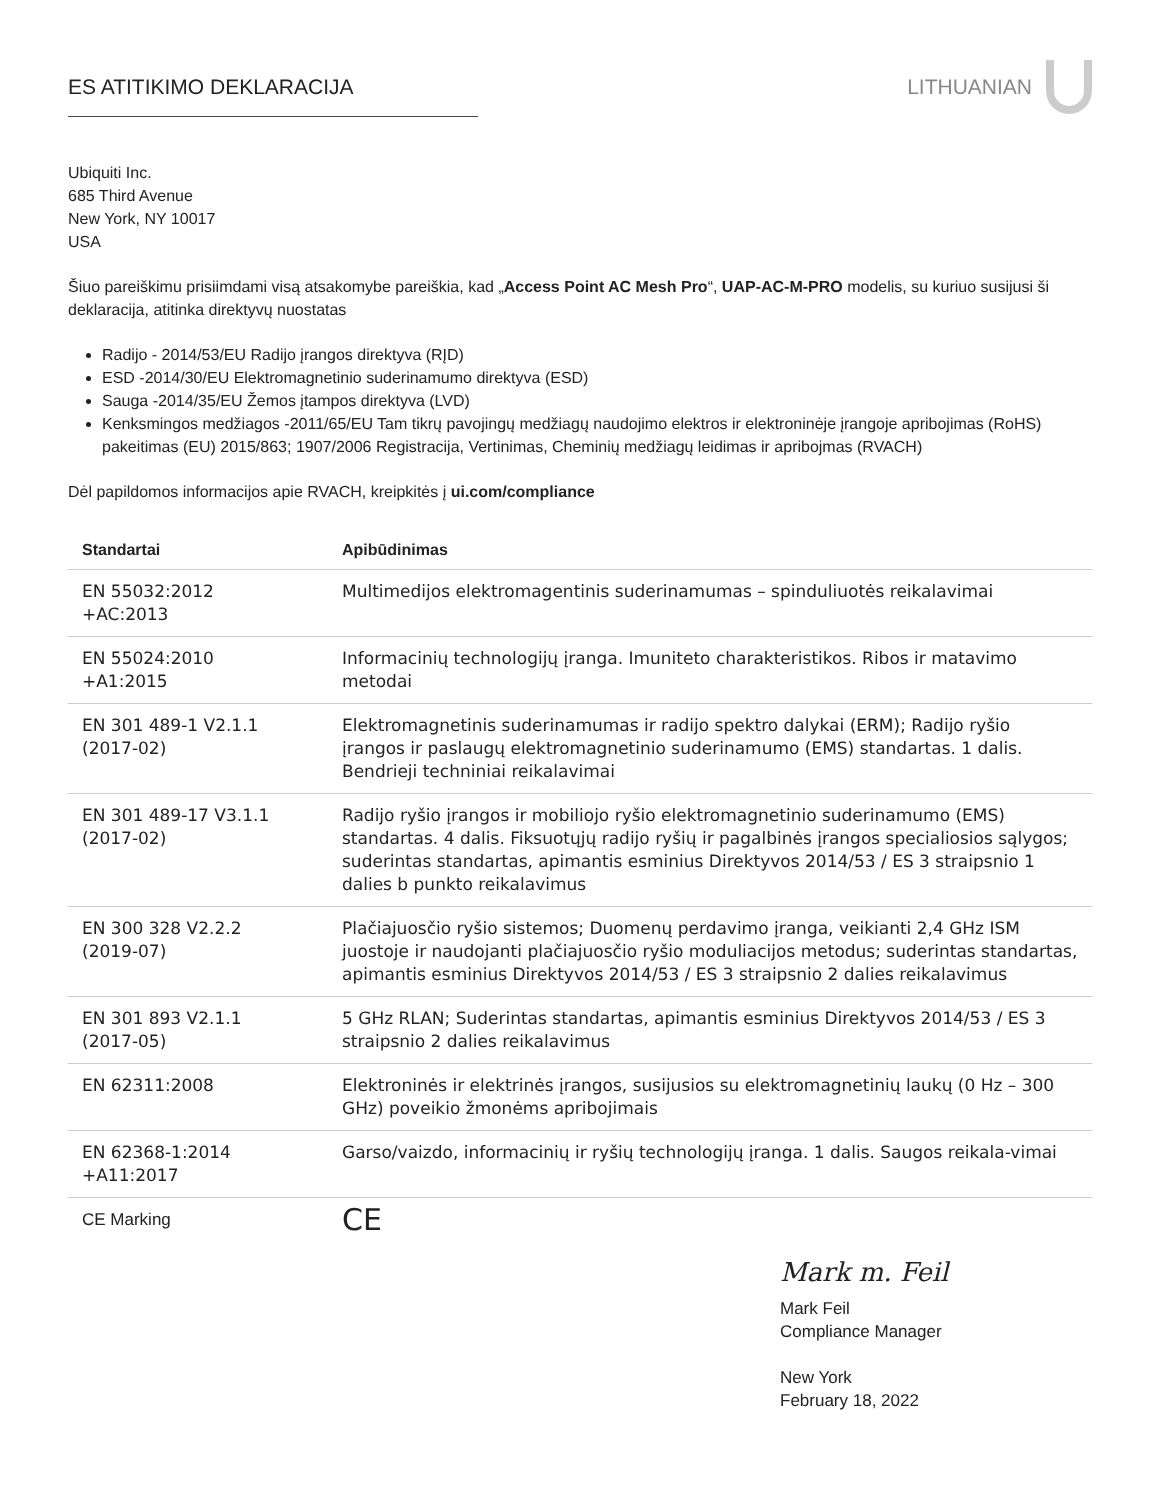ES ATITIKIMO DEKLARACIJA LITHUANIAN
Ubiquiti Inc.
685 Third Avenue
New York, NY 10017
USA
Šiuo pareiškimu prisiimdami visą atsakomybe pareiškia, kad „Access Point AC Mesh Pro“, UAP-AC-M-PRO modelis, su kuriuo susijusi ši deklaracija, atitinka direktyvų nuostatas
Radijo - 2014/53/EU Radijo įrangos direktyva (RĮD)
ESD -2014/30/EU Elektromagnetinio suderinamumo direktyva (ESD)
Sauga -2014/35/EU Žemos įtampos direktyva (LVD)
Kenksmingos medžiagos -2011/65/EU Tam tikrų pavojingų medžiagų naudojimo elektros ir elektroninėje įrangoje apribojimas (RoHS) pakeitimas (EU) 2015/863; 1907/2006 Registracija, Vertinimas, Cheminių medžiagų leidimas ir apribojmas (RVACH)
Dėl papildomos informacijos apie RVACH, kreipkitės į ui.com/compliance
| Standartai | Apibūdinimas |
| --- | --- |
| EN 55032:2012 +AC:2013 | Multimedijos elektromagentinis suderinamumas – spinduliuotės reikalavimai |
| EN 55024:2010 +A1:2015 | Informacinių technologijų įranga. Imuniteto charakteristikos. Ribos ir matavimo metodai |
| EN 301 489-1 V2.1.1 (2017-02) | Elektromagnetinis suderinamumas ir radijo spektro dalykai (ERM); Radijo ryšio įrangos ir paslaugų elektromagnetinio suderinamumo (EMS) standartas. 1 dalis. Bendrieji techniniai reikalavimai |
| EN 301 489-17 V3.1.1 (2017-02) | Radijo ryšio įrangos ir mobiliojo ryšio elektromagnetinio suderinamumo (EMS) standartas. 4 dalis. Fiksuotųjų radijo ryšių ir pagalbinės įrangos specialiosios sąlygos; suderintas standartas, apimantis esminius Direktyvos 2014/53 / ES 3 straipsnio 1 dalies b punkto reikalavimus |
| EN 300 328 V2.2.2 (2019-07) | Plačiajuosčio ryšio sistemos; Duomenų perdavimo įranga, veikianti 2,4 GHz ISM juostoje ir naudojanti plačiajuosčio ryšio moduliacijos metodus; suderintas standartas, apimantis esminius Direktyvos 2014/53 / ES 3 straipsnio 2 dalies reikalavimus |
| EN 301 893 V2.1.1 (2017-05) | 5 GHz RLAN; Suderintas standartas, apimantis esminius Direktyvos 2014/53 / ES 3 straipsnio 2 dalies reikalavimus |
| EN 62311:2008 | Elektroninės ir elektrinės įrangos, susijusios su elektromagnetinių laukų (0 Hz – 300 GHz) poveikio žmonėms apribojimais |
| EN 62368-1:2014 +A11:2017 | Garso/vaizdo, informacinių ir ryšių technologijų įranga. 1 dalis. Saugos reikala-vimai |
| CE Marking | CE |
Mark m. Feil
Mark Feil
Compliance Manager
New York
February 18, 2022